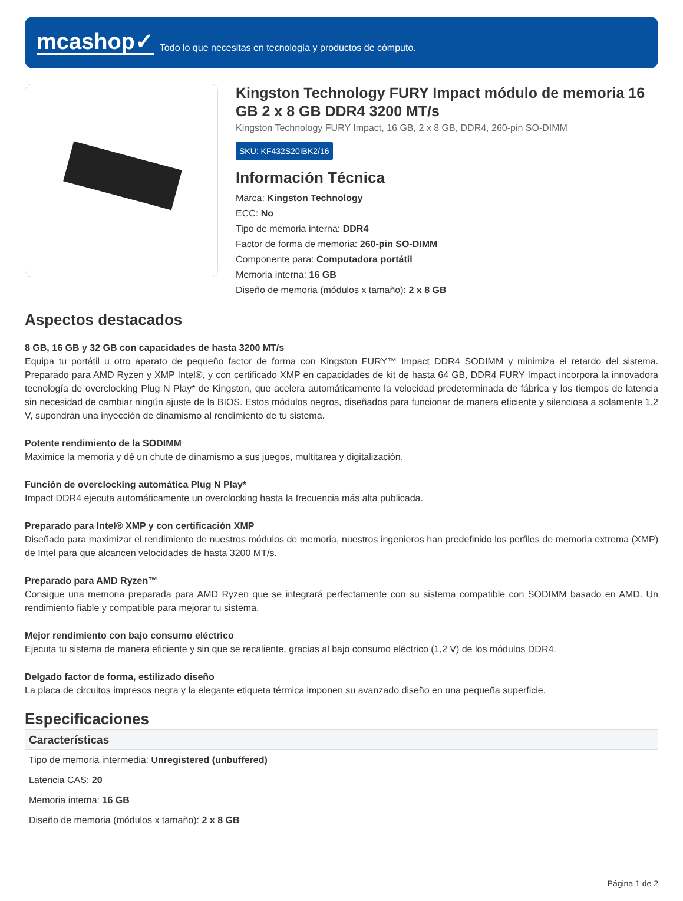mcashop✓ Todo lo que necesitas en tecnología y productos de cómputo.
Kingston Technology FURY Impact módulo de memoria 16 GB 2 x 8 GB DDR4 3200 MT/s
Kingston Technology FURY Impact, 16 GB, 2 x 8 GB, DDR4, 260-pin SO-DIMM
SKU: KF432S20IBK2/16
Información Técnica
Marca: Kingston Technology
ECC: No
Tipo de memoria interna: DDR4
Factor de forma de memoria: 260-pin SO-DIMM
Componente para: Computadora portátil
Memoria interna: 16 GB
Diseño de memoria (módulos x tamaño): 2 x 8 GB
Aspectos destacados
8 GB, 16 GB y 32 GB con capacidades de hasta 3200 MT/s
Equipa tu portátil u otro aparato de pequeño factor de forma con Kingston FURY™ Impact DDR4 SODIMM y minimiza el retardo del sistema. Preparado para AMD Ryzen y XMP Intel®, y con certificado XMP en capacidades de kit de hasta 64 GB, DDR4 FURY Impact incorpora la innovadora tecnología de overclocking Plug N Play* de Kingston, que acelera automáticamente la velocidad predeterminada de fábrica y los tiempos de latencia sin necesidad de cambiar ningún ajuste de la BIOS. Estos módulos negros, diseñados para funcionar de manera eficiente y silenciosa a solamente 1,2 V, supondrán una inyección de dinamismo al rendimiento de tu sistema.
Potente rendimiento de la SODIMM
Maximice la memoria y dé un chute de dinamismo a sus juegos, multitarea y digitalización.
Función de overclocking automática Plug N Play*
Impact DDR4 ejecuta automáticamente un overclocking hasta la frecuencia más alta publicada.
Preparado para Intel® XMP y con certificación XMP
Diseñado para maximizar el rendimiento de nuestros módulos de memoria, nuestros ingenieros han predefinido los perfiles de memoria extrema (XMP) de Intel para que alcancen velocidades de hasta 3200 MT/s.
Preparado para AMD Ryzen™
Consigue una memoria preparada para AMD Ryzen que se integrará perfectamente con su sistema compatible con SODIMM basado en AMD. Un rendimiento fiable y compatible para mejorar tu sistema.
Mejor rendimiento con bajo consumo eléctrico
Ejecuta tu sistema de manera eficiente y sin que se recaliente, gracias al bajo consumo eléctrico (1,2 V) de los módulos DDR4.
Delgado factor de forma, estilizado diseño
La placa de circuitos impresos negra y la elegante etiqueta térmica imponen su avanzado diseño en una pequeña superficie.
Especificaciones
| Características |
| --- |
| Tipo de memoria intermedia: Unregistered (unbuffered) |
| Latencia CAS: 20 |
| Memoria interna: 16 GB |
| Diseño de memoria (módulos x tamaño): 2 x 8 GB |
Página 1 de 2